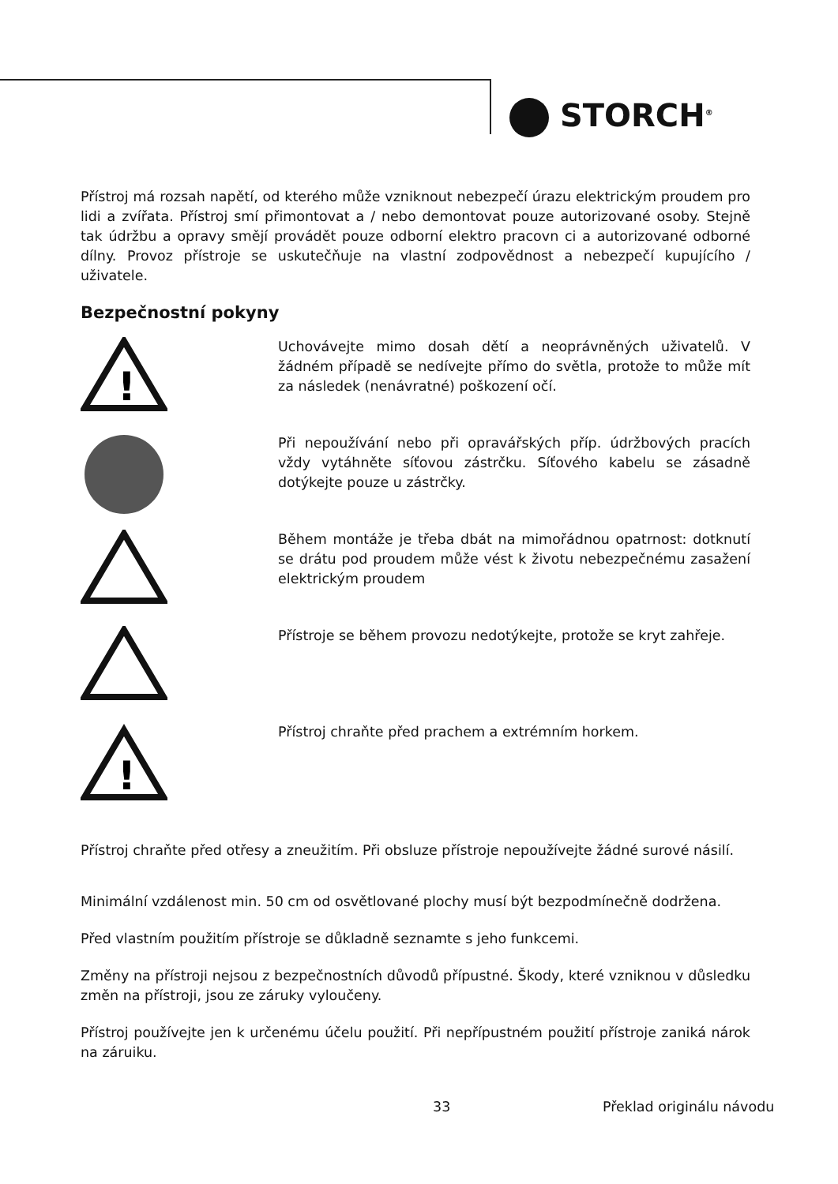STORCH<sup>®</sup>
Přístroj má rozsah napětí, od kterého může vzniknout nebezpečí úrazu elektrickým proudem pro lidi a zvířata. Přístroj smí přimontovat a / nebo demontovat pouze autorizované osoby. Stejně tak údržbu a opravy smějí provádět pouze odborní elektro pracovn ci a autorizované odborné dílny. Provoz přístroje se uskutečňuje na vlastní zodpovědnost a nebezpečí kupujícího / uživatele.
Bezpečnostní pokyny
!
Uchovávejte mimo dosah dětí a neoprávněných uživatelů. V žádném případě se nedívejte přímo do světla, protože to může mít za následek (nenávratné) poškození očí.
Při nepoužívání nebo při opravářských příp. údržbových pracích vždy vytáhněte síťovou zástrčku. Síťového kabelu se zásadně dotýkejte pouze u zástrčky.
Během montáže je třeba dbát na mimořádnou opatrnost: dotknutí se drátu pod proudem může vést k životu nebezpečnému zasažení elektrickým proudem
Přístroje se během provozu nedotýkejte, protože se kryt zahřeje.
!
Přístroj chraňte před prachem a extrémním horkem.
Přístroj chraňte před otřesy a zneužitím. Při obsluze přístroje nepoužívejte žádné surové násilí.
Minimální vzdálenost min. 50 cm od osvětlované plochy musí být bezpodmínečně dodržena.
Před vlastním použitím přístroje se důkladně seznamte s jeho funkcemi.
Změny na přístroji nejsou z bezpečnostních důvodů přípustné. Škody, které vzniknou v důsledku změn na přístroji, jsou ze záruky vyloučeny.
Přístroj používejte jen k určenému účelu použití. Při nepřípustném použití přístroje zaniká nárok na záruiku.
33 Překlad originálu návodu